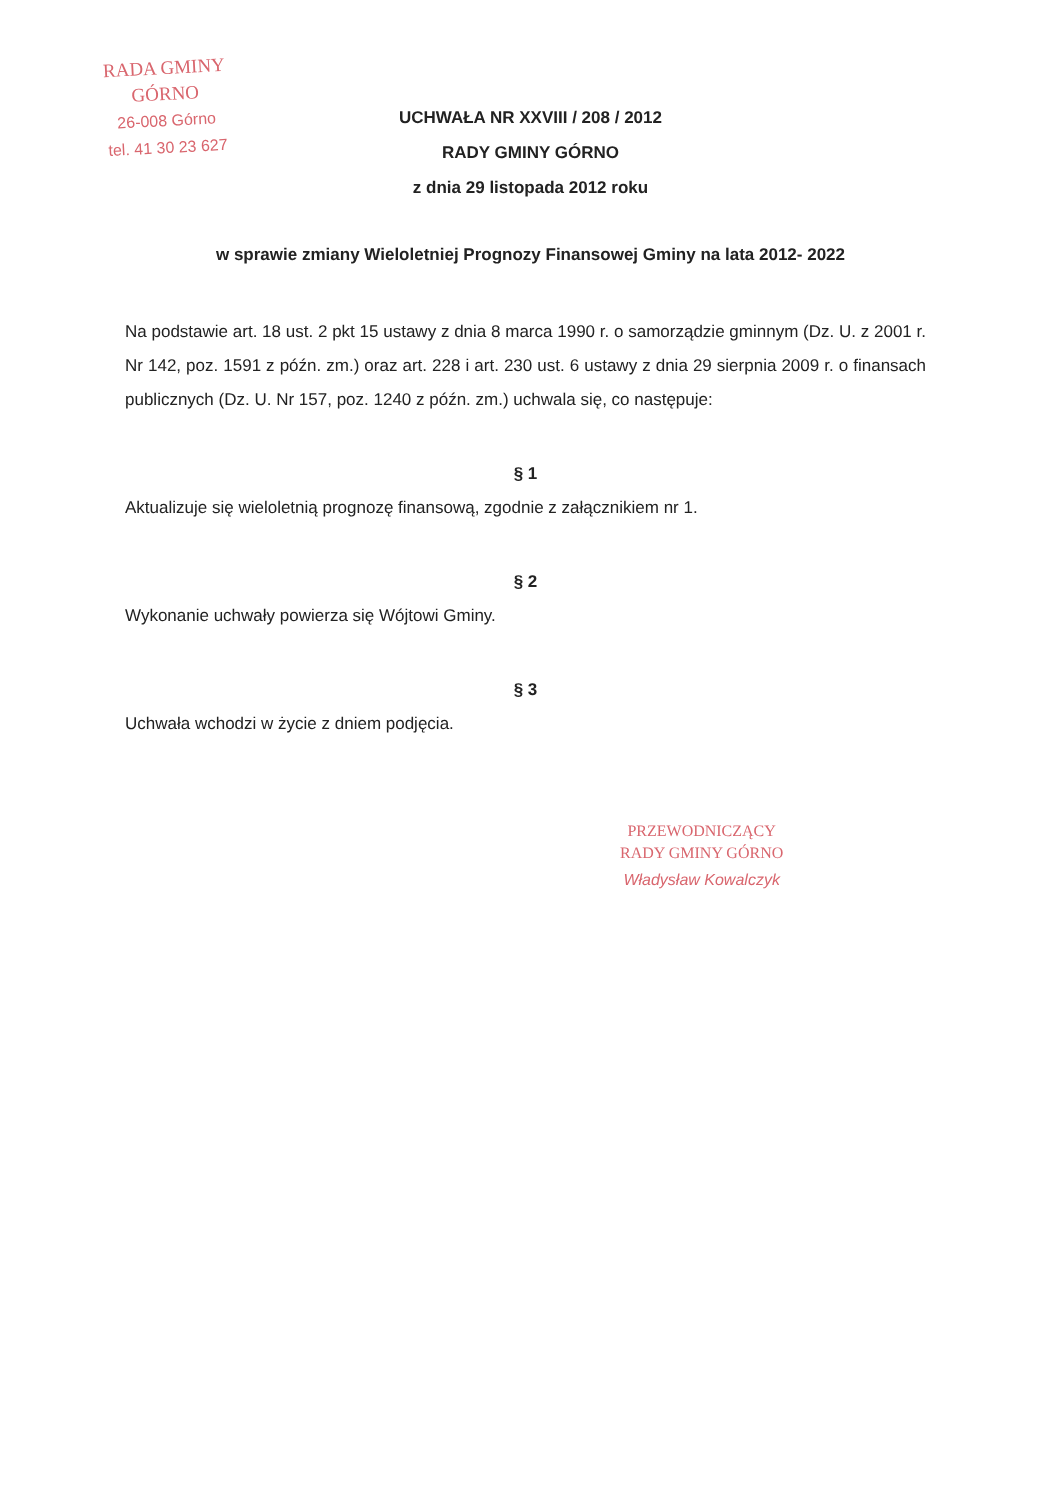RADA GMINY
GÓRNO
26-008 Górno
tel. 41 30 23 627
UCHWAŁA NR XXVIII / 208 / 2012
RADY GMINY GÓRNO
z dnia 29 listopada 2012 roku
w sprawie zmiany Wieloletniej Prognozy Finansowej Gminy na lata 2012- 2022
Na podstawie art. 18 ust. 2 pkt 15 ustawy z dnia 8 marca 1990 r. o samorządzie gminnym (Dz. U. z 2001 r. Nr 142, poz. 1591 z późn. zm.) oraz art. 228 i art. 230 ust. 6 ustawy z dnia 29 sierpnia 2009 r. o finansach publicznych (Dz. U. Nr 157, poz. 1240 z późn. zm.) uchwala się, co następuje:
§ 1
Aktualizuje się wieloletnią prognozę finansową, zgodnie z załącznikiem nr 1.
§ 2
Wykonanie uchwały powierza się Wójtowi Gminy.
§ 3
Uchwała wchodzi w życie z dniem podjęcia.
PRZEWODNICZĄCY
RADY GMINY GÓRNO
Władysław Kowalczyk